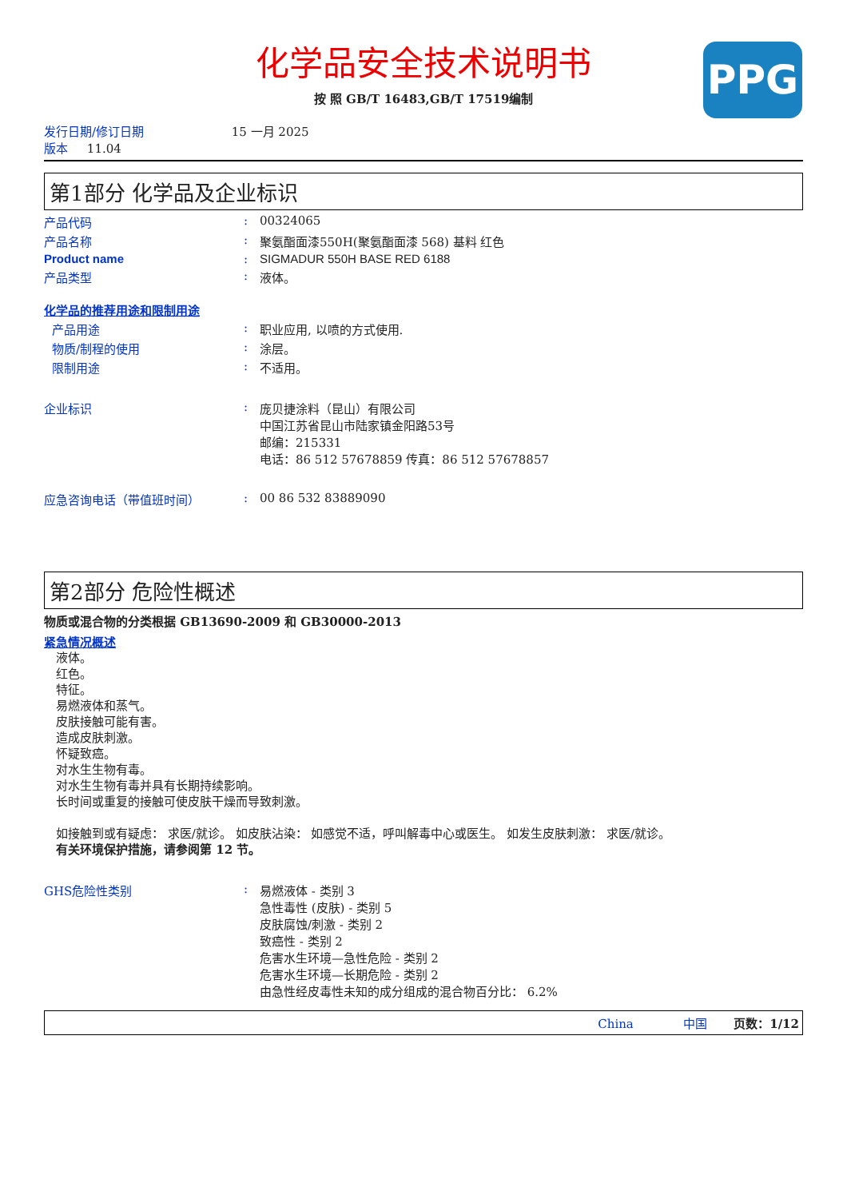PPG
化学品安全技术说明书
按 照 GB/T 16483,GB/T 17519编制
发行日期/修订日期 15 一月 2025
版本 11.04
第1部分 化学品及企业标识
产品代码: 00324065
产品名称: 聚氨酯面漆550H(聚氨酯面漆 568) 基料 红色
Product name: SIGMADUR 550H BASE RED 6188
产品类型: 液体。
化学品的推荐用途和限制用途
产品用途: 职业应用, 以喷的方式使用.
物质/制程的使用: 涂层。
限制用途: 不适用。
企业标识: 庞贝捷涂料（昆山）有限公司
中国江苏省昆山市陆家镇金阳路53号
邮编：215331
电话：86 512 57678859 传真：86 512 57678857
应急咨询电话（带值班时间）: 00 86 532 83889090
第2部分 危险性概述
物质或混合物的分类根据 GB13690-2009 和 GB30000-2013
紧急情况概述
液体。
红色。
特征。
易燃液体和蒸气。
皮肤接触可能有害。
造成皮肤刺激。
怀疑致癌。
对水生生物有毒。
对水生生物有毒并具有长期持续影响。
长时间或重复的接触可使皮肤干燥而导致刺激。
如接触到或有疑虑： 求医/就诊。 如皮肤沾染： 如感觉不适，呼叫解毒中心或医生。 如发生皮肤刺激： 求医/就诊。
有关环境保护措施，请参阅第 12 节。
GHS危险性类别: 易燃液体 - 类别 3
急性毒性 (皮肤) - 类别 5
皮肤腐蚀/刺激 - 类别 2
致癌性 - 类别 2
危害水生环境—急性危险 - 类别 2
危害水生环境—长期危险 - 类别 2
由急性经皮毒性未知的成分组成的混合物百分比： 6.2%
China 中国 页数：1/12